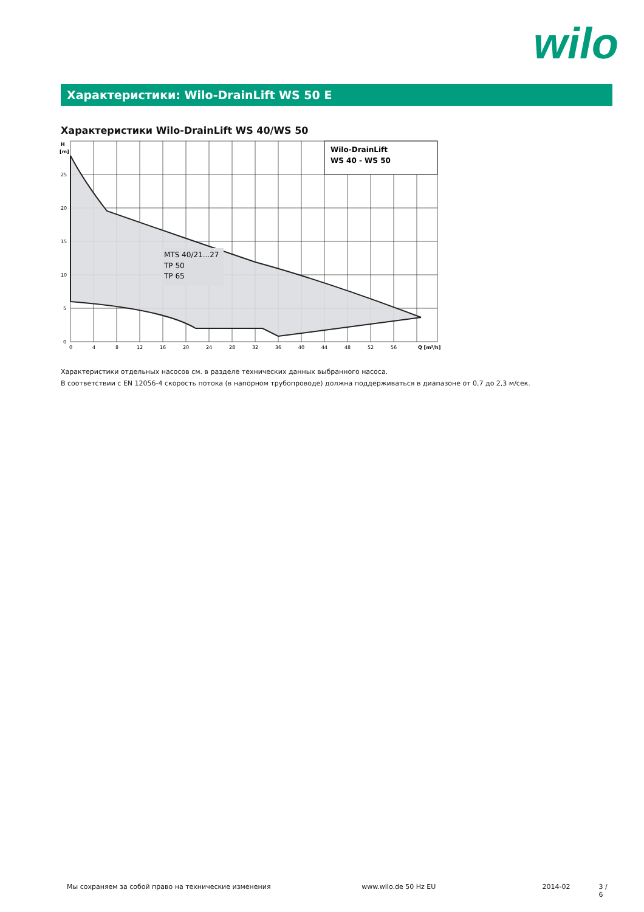wilo
Характеристики: Wilo-DrainLift WS 50 E
Характеристики Wilo-DrainLift WS 40/WS 50
Wilo-DrainLift
WS 40 - WS 50
MTS 40/21...27
TP 50
TP 65
H
[m]
25
20
15
10
5
0
0
4
8
12
16
20
24
28
32
36
40
44
48
52
56
Q [m³/h]
Характеристики отдельных насосов см. в разделе технических данных выбранного насоса.
В соответствии с EN 12056-4 скорость потока (в напорном трубопроводе) должна поддерживаться в диапазоне от 0,7 до 2,3 м/сек.
Мы сохраняем за собой право на технические изменения www.wilo.de 50 Hz EU 2014-02 3 / 6